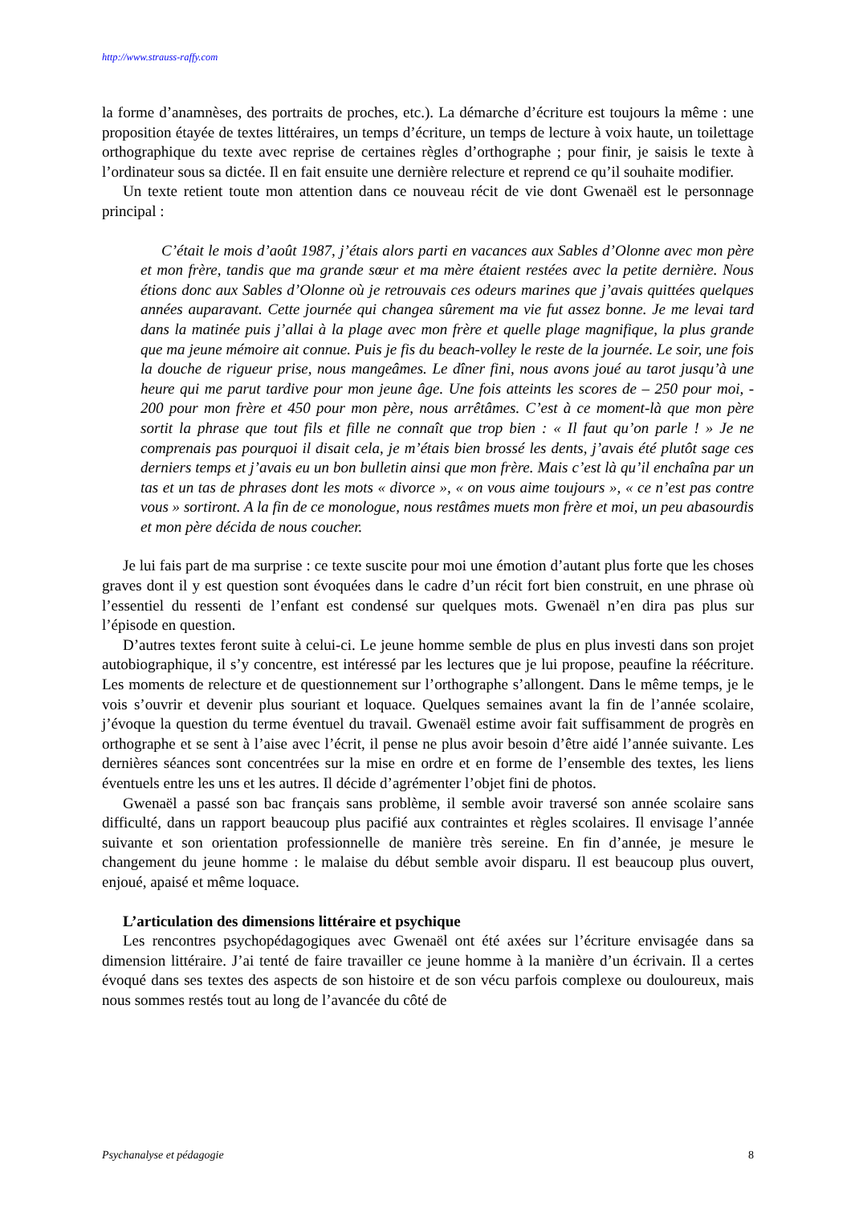http://www.strauss-raffy.com
la forme d’anamnèses, des portraits de proches, etc.). La démarche d’écriture est toujours la même : une proposition étayée de textes littéraires, un temps d’écriture, un temps de lecture à voix haute, un toilettage orthographique du texte avec reprise de certaines règles d’orthographe ; pour finir, je saisis le texte à l’ordinateur sous sa dictée. Il en fait ensuite une dernière relecture et reprend ce qu’il souhaite modifier.
Un texte retient toute mon attention dans ce nouveau récit de vie dont Gwenaël est le personnage principal :
C’était le mois d’août 1987, j’étais alors parti en vacances aux Sables d’Olonne avec mon père et mon frère, tandis que ma grande sœur et ma mère étaient restées avec la petite dernière. Nous étions donc aux Sables d’Olonne où je retrouvais ces odeurs marines que j’avais quittées quelques années auparavant. Cette journée qui changea sûrement ma vie fut assez bonne. Je me levai tard dans la matinée puis j’allai à la plage avec mon frère et quelle plage magnifique, la plus grande que ma jeune mémoire ait connue. Puis je fis du beach-volley le reste de la journée. Le soir, une fois la douche de rigueur prise, nous mangeâmes. Le dîner fini, nous avons joué au tarot jusqu’à une heure qui me parut tardive pour mon jeune âge. Une fois atteints les scores de – 250 pour moi, - 200 pour mon frère et 450 pour mon père, nous arrêtâmes. C’est à ce moment-là que mon père sortit la phrase que tout fils et fille ne connaît que trop bien : « Il faut qu’on parle ! » Je ne comprenais pas pourquoi il disait cela, je m’étais bien brossé les dents, j’avais été plutôt sage ces derniers temps et j’avais eu un bon bulletin ainsi que mon frère. Mais c’est là qu’il enchaîna par un tas et un tas de phrases dont les mots « divorce », « on vous aime toujours », « ce n’est pas contre vous » sortiront. A la fin de ce monologue, nous restâmes muets mon frère et moi, un peu abasourdis et mon père décida de nous coucher.
Je lui fais part de ma surprise : ce texte suscite pour moi une émotion d’autant plus forte que les choses graves dont il y est question sont évoquées dans le cadre d’un récit fort bien construit, en une phrase où l’essentiel du ressenti de l’enfant est condensé sur quelques mots. Gwenaël n’en dira pas plus sur l’épisode en question.
D’autres textes feront suite à celui-ci. Le jeune homme semble de plus en plus investi dans son projet autobiographique, il s’y concentre, est intéressé par les lectures que je lui propose, peaufine la réécriture. Les moments de relecture et de questionnement sur l’orthographe s’allongent. Dans le même temps, je le vois s’ouvrir et devenir plus souriant et loquace. Quelques semaines avant la fin de l’année scolaire, j’évoque la question du terme éventuel du travail. Gwenaël estime avoir fait suffisamment de progrès en orthographe et se sent à l’aise avec l’écrit, il pense ne plus avoir besoin d’être aidé l’année suivante. Les dernières séances sont concentrées sur la mise en ordre et en forme de l’ensemble des textes, les liens éventuels entre les uns et les autres. Il décide d’agrémenter l’objet fini de photos.
Gwenaël a passé son bac français sans problème, il semble avoir traversé son année scolaire sans difficulté, dans un rapport beaucoup plus pacifié aux contraintes et règles scolaires. Il envisage l’année suivante et son orientation professionnelle de manière très sereine. En fin d’année, je mesure le changement du jeune homme : le malaise du début semble avoir disparu. Il est beaucoup plus ouvert, enjoué, apaisé et même loquace.
L’articulation des dimensions littéraire et psychique
Les rencontres psychopédagogiques avec Gwenaël ont été axées sur l’écriture envisagée dans sa dimension littéraire. J’ai tenté de faire travailler ce jeune homme à la manière d’un écrivain. Il a certes évoqué dans ses textes des aspects de son histoire et de son vécu parfois complexe ou douloureux, mais nous sommes restés tout au long de l’avancée du côté de
Psychanalyse et pédagogie 8